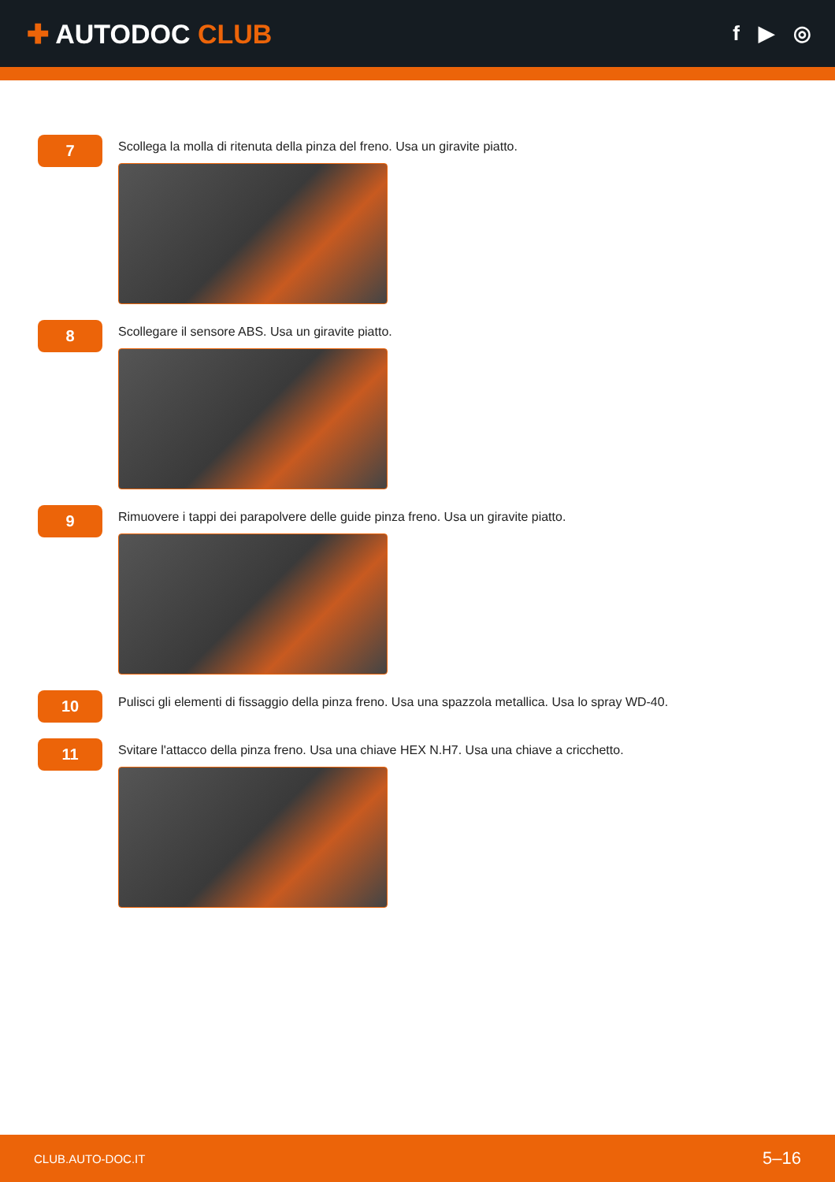✚ AUTODOC CLUB
f ▶ ◎
7
Scollega la molla di ritenuta della pinza del freno. Usa un giravite piatto.
8
Scollegare il sensore ABS. Usa un giravite piatto.
9
Rimuovere i tappi dei parapolvere delle guide pinza freno. Usa un giravite piatto.
10
Pulisci gli elementi di fissaggio della pinza freno. Usa una spazzola metallica. Usa lo spray WD-40.
11
Svitare l'attacco della pinza freno. Usa una chiave HEX N.H7. Usa una chiave a cricchetto.
CLUB.AUTO-DOC.IT 5–16